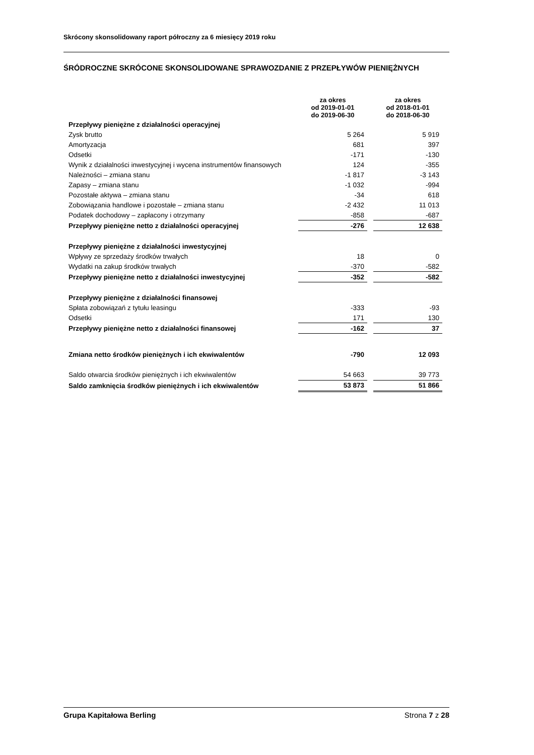Skrócony skonsolidowany raport półroczny za 6 miesięcy 2019 roku
ŚRÓDROCZNE SKRÓCONE SKONSOLIDOWANE SPRAWOZDANIE Z PRZEPŁYWÓW PIENIĘŻNYCH
| | za okres od 2019-01-01 do 2019-06-30 | | za okres od 2018-01-01 do 2018-06-30 |
| Przepływy pieniężne z działalności operacyjnej | | | |
| Zysk brutto | 5 264 | | 5 919 |
| Amortyzacja | 681 | | 397 |
| Odsetki | -171 | | -130 |
| Wynik z działalności inwestycyjnej i wycena instrumentów finansowych | 124 | | -355 |
| Należności – zmiana stanu | -1 817 | | -3 143 |
| Zapasy – zmiana stanu | -1 032 | | -994 |
| Pozostałe aktywa – zmiana stanu | -34 | | 618 |
| Zobowiązania handlowe i pozostałe – zmiana stanu | -2 432 | | 11 013 |
| Podatek dochodowy – zapłacony i otrzymany | -858 | | -687 |
| Przepływy pieniężne netto z działalności operacyjnej | -276 | | 12 638 |
| Przepływy pieniężne z działalności inwestycyjnej | | | |
| Wpływy ze sprzedaży środków trwałych | 18 | | 0 |
| Wydatki na zakup środków trwałych | -370 | | -582 |
| Przepływy pieniężne netto z działalności inwestycyjnej | -352 | | -582 |
| Przepływy pieniężne z działalności finansowej | | | |
| Spłata zobowiązań z tytułu leasingu | -333 | | -93 |
| Odsetki | 171 | | 130 |
| Przepływy pieniężne netto z działalności finansowej | -162 | | 37 |
| Zmiana netto środków pieniężnych i ich ekwiwalentów | -790 | | 12 093 |
| Saldo otwarcia środków pieniężnych i ich ekwiwalentów | 54 663 | | 39 773 |
| Saldo zamknięcia środków pieniężnych i ich ekwiwalentów | 53 873 | | 51 866 |
Grupa Kapitałowa Berling Strona 7 z 28